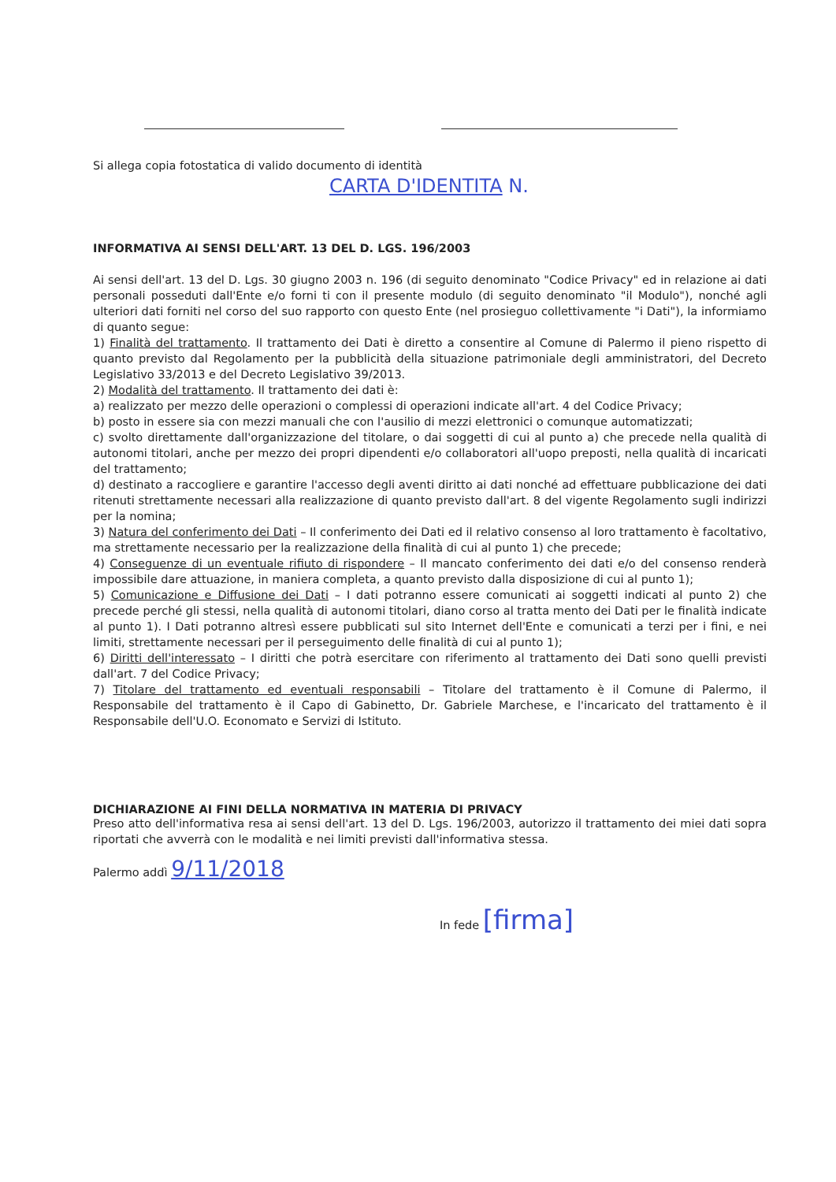Si allega copia fotostatica di valido documento di identità
CARTA D'IDENTITA N.
INFORMATIVA AI SENSI DELL'ART. 13 DEL D. LGS. 196/2003
Ai sensi dell'art. 13 del D. Lgs. 30 giugno 2003 n. 196 (di seguito denominato "Codice Privacy" ed in relazione ai dati personali posseduti dall'Ente e/o forni ti con il presente modulo (di seguito denominato "il Modulo"), nonché agli ulteriori dati forniti nel corso del suo rapporto con questo Ente (nel prosieguo collettivamente "i Dati"), la informiamo di quanto segue:
1) Finalità del trattamento. Il trattamento dei Dati è diretto a consentire al Comune di Palermo il pieno rispetto di quanto previsto dal Regolamento per la pubblicità della situazione patrimoniale degli amministratori, del Decreto Legislativo 33/2013 e del Decreto Legislativo 39/2013.
2) Modalità del trattamento. Il trattamento dei dati è:
a) realizzato per mezzo delle operazioni o complessi di operazioni indicate all'art. 4 del Codice Privacy;
b) posto in essere sia con mezzi manuali che con l'ausilio di mezzi elettronici o comunque automatizzati;
c) svolto direttamente dall'organizzazione del titolare, o dai soggetti di cui al punto a) che precede nella qualità di autonomi titolari, anche per mezzo dei propri dipendenti e/o collaboratori all'uopo preposti, nella qualità di incaricati del trattamento;
d) destinato a raccogliere e garantire l'accesso degli aventi diritto ai dati nonché ad effettuare pubblicazione dei dati ritenuti strettamente necessari alla realizzazione di quanto previsto dall'art. 8 del vigente Regolamento sugli indirizzi per la nomina;
3) Natura del conferimento dei Dati – Il conferimento dei Dati ed il relativo consenso al loro trattamento è facoltativo, ma strettamente necessario per la realizzazione della finalità di cui al punto 1) che precede;
4) Conseguenze di un eventuale rifiuto di rispondere – Il mancato conferimento dei dati e/o del consenso renderà impossibile dare attuazione, in maniera completa, a quanto previsto dalla disposizione di cui al punto 1);
5) Comunicazione e Diffusione dei Dati – I dati potranno essere comunicati ai soggetti indicati al punto 2) che precede perché gli stessi, nella qualità di autonomi titolari, diano corso al tratta mento dei Dati per le finalità indicate al punto 1). I Dati potranno altresì essere pubblicati sul sito Internet dell'Ente e comunicati a terzi per i fini, e nei limiti, strettamente necessari per il perseguimento delle finalità di cui al punto 1);
6) Diritti dell'interessato – I diritti che potrà esercitare con riferimento al trattamento dei Dati sono quelli previsti dall'art. 7 del Codice Privacy;
7) Titolare del trattamento ed eventuali responsabili – Titolare del trattamento è il Comune di Palermo, il Responsabile del trattamento è il Capo di Gabinetto, Dr. Gabriele Marchese, e l'incaricato del trattamento è il Responsabile dell'U.O. Economato e Servizi di Istituto.
DICHIARAZIONE AI FINI DELLA NORMATIVA IN MATERIA DI PRIVACY
Preso atto dell'informativa resa ai sensi dell'art. 13 del D. Lgs. 196/2003, autorizzo il trattamento dei miei dati sopra riportati che avverrà con le modalità e nei limiti previsti dall'informativa stessa.
Palermo addì 9/11/2018
In fede [firma]